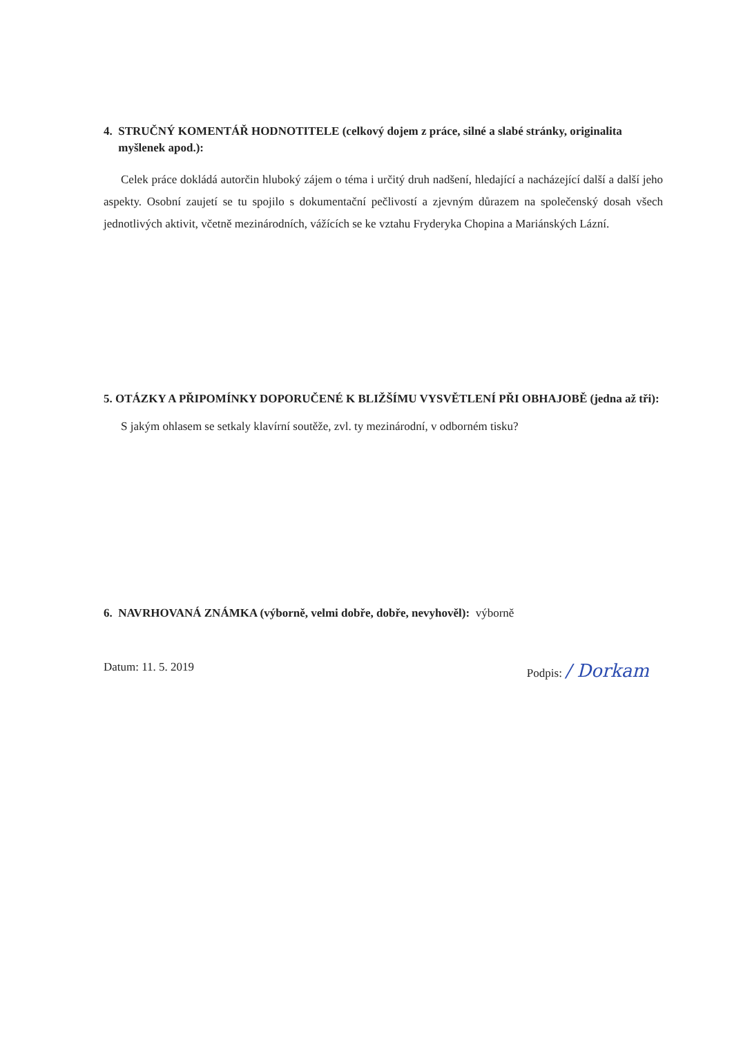4. STRUČNÝ KOMENTÁŘ HODNOTITELE (celkový dojem z práce, silné a slabé stránky, originalita
myšlenek apod.):
Celek práce dokládá autorčin hluboký zájem o téma i určitý druh nadšení, hledající a nacházející další a další jeho aspekty. Osobní zaujetí se tu spojilo s dokumentační pečlivostí a zjevným důrazem na společenský dosah všech jednotlivých aktivit, včetně mezinárodních, vážících se ke vztahu Fryderyka Chopina a Mariánských Lázní.
5. OTÁZKY A PŘIPOMÍNKY DOPORUČENÉ K BLIŽŠÍMU VYSVĚTLENÍ PŘI OBHAJOBĚ (jedna až tři):
S jakým ohlasem se setkaly klavírní soutěže, zvl. ty mezinárodní, v odborném tisku?
6. NAVRHOVANÁ ZNÁMKA (výborně, velmi dobře, dobře, nevyhověl): výborně
Datum: 11. 5. 2019 Podpis: / Dorkam